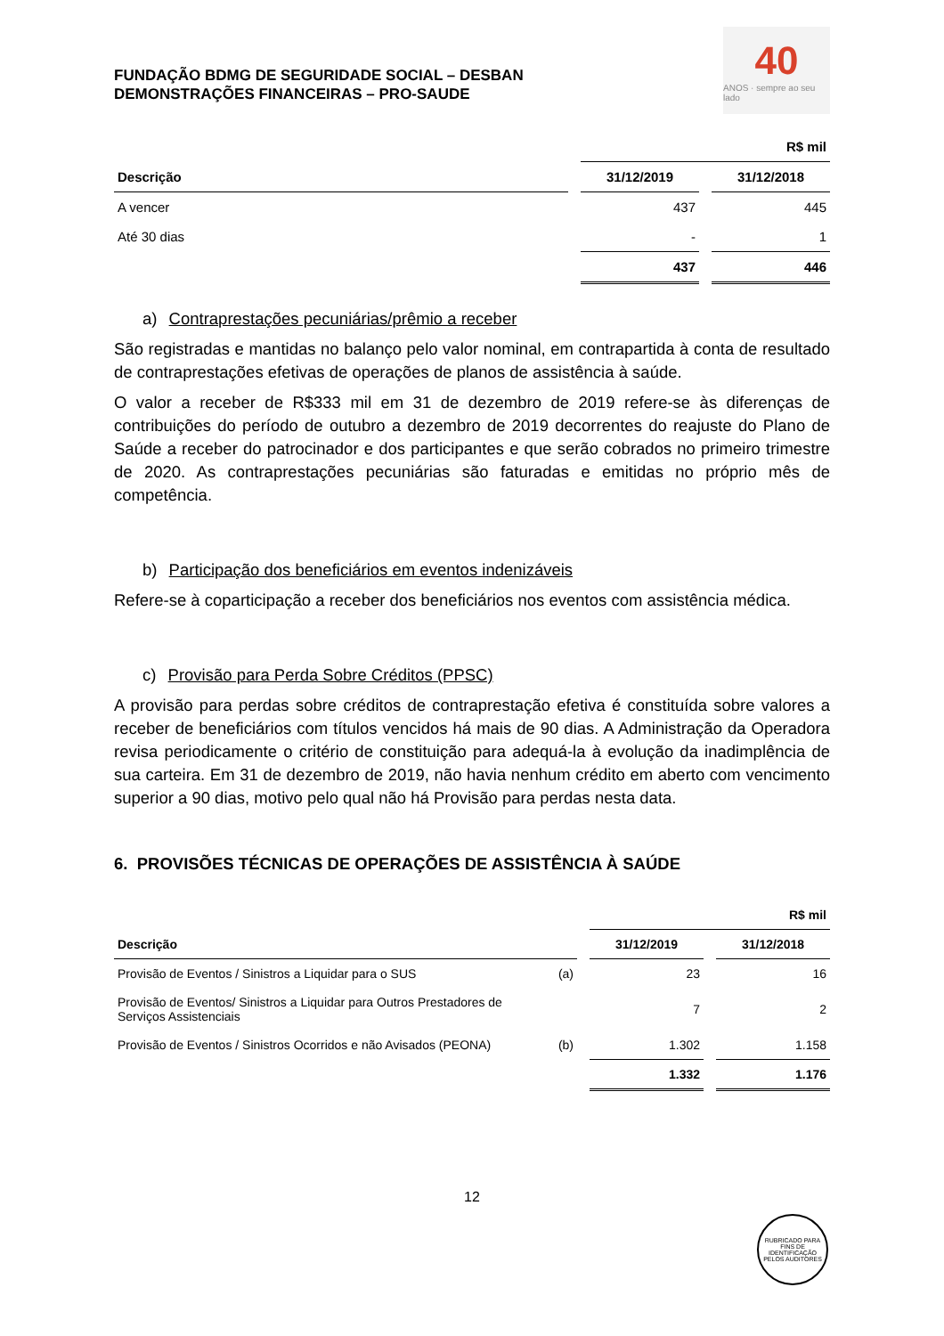FUNDAÇÃO BDMG DE SEGURIDADE SOCIAL – DESBAN
DEMONSTRAÇÕES FINANCEIRAS – PRO-SAUDE
40
ANOS · sempre ao seu lado
| | | R$ mil | | |
| Descrição | | 31/12/2019 | | 31/12/2018 |
| A vencer | | 437 | | 445 |
| Até 30 dias | | - | | 1 |
| | | 437 | | 446 |
a) Contraprestações pecuniárias/prêmio a receber
São registradas e mantidas no balanço pelo valor nominal, em contrapartida à conta de resultado de contraprestações efetivas de operações de planos de assistência à saúde.
O valor a receber de R$333 mil em 31 de dezembro de 2019 refere-se às diferenças de contribuições do período de outubro a dezembro de 2019 decorrentes do reajuste do Plano de Saúde a receber do patrocinador e dos participantes e que serão cobrados no primeiro trimestre de 2020. As contraprestações pecuniárias são faturadas e emitidas no próprio mês de competência.
b) Participação dos beneficiários em eventos indenizáveis
Refere-se à coparticipação a receber dos beneficiários nos eventos com assistência médica.
c) Provisão para Perda Sobre Créditos (PPSC)
A provisão para perdas sobre créditos de contraprestação efetiva é constituída sobre valores a receber de beneficiários com títulos vencidos há mais de 90 dias. A Administração da Operadora revisa periodicamente o critério de constituição para adequá-la à evolução da inadimplência de sua carteira. Em 31 de dezembro de 2019, não havia nenhum crédito em aberto com vencimento superior a 90 dias, motivo pelo qual não há Provisão para perdas nesta data.
6. PROVISÕES TÉCNICAS DE OPERAÇÕES DE ASSISTÊNCIA À SAÚDE
| | | | R$ mil | | |
| Descrição | | | 31/12/2019 | | 31/12/2018 |
| Provisão de Eventos / Sinistros a Liquidar para o SUS | (a) | | 23 | | 16 |
| Provisão de Eventos/ Sinistros a Liquidar para Outros Prestadores de Serviços Assistenciais | | | 7 | | 2 |
| Provisão de Eventos / Sinistros Ocorridos e não Avisados (PEONA) | (b) | | 1.302 | | 1.158 |
| | | | 1.332 | | 1.176 |
12
RUBRICADO PARA FINS DE IDENTIFICAÇÃO
PELOS AUDITORES